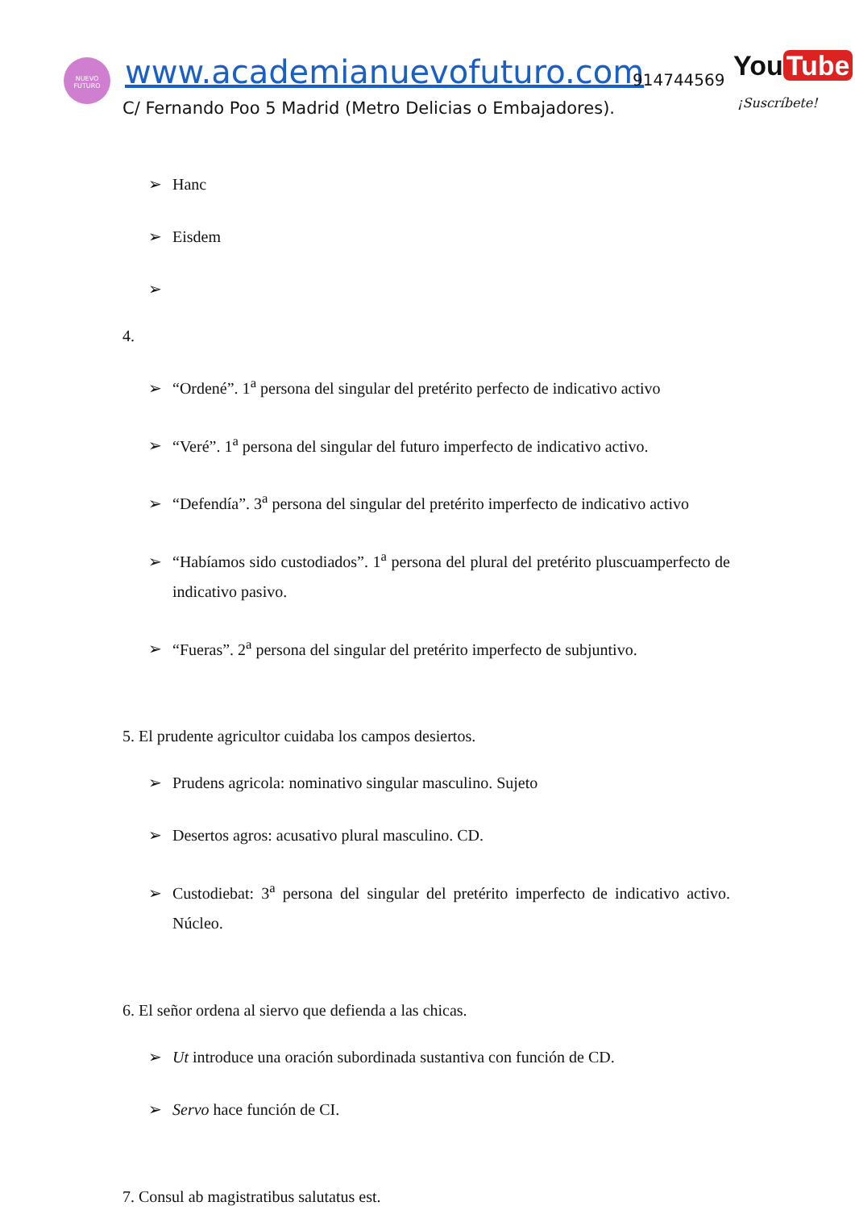NUEVO
FUTURO
www.academianuevofuturo.com 914744569 You Tube
C/ Fernando Poo 5 Madrid (Metro Delicias o Embajadores).
¡Suscríbete!
➢ Hanc
➢ Eisdem
➢
4.
➢ “Ordené”. 1<sup>a</sup> persona del singular del pretérito perfecto de indicativo activo
➢ “Veré”. 1<sup>a</sup> persona del singular del futuro imperfecto de indicativo activo.
➢ “Defendía”. 3<sup>a</sup> persona del singular del pretérito imperfecto de indicativo activo
➢ “Habíamos sido custodiados”. 1<sup>a</sup> persona del plural del pretérito pluscuamperfecto de indicativo pasivo.
➢ “Fueras”. 2<sup>a</sup> persona del singular del pretérito imperfecto de subjuntivo.
5. El prudente agricultor cuidaba los campos desiertos.
➢ Prudens agricola: nominativo singular masculino. Sujeto
➢ Desertos agros: acusativo plural masculino. CD.
➢ Custodiebat: 3<sup>a</sup> persona del singular del pretérito imperfecto de indicativo activo. Núcleo.
6. El señor ordena al siervo que defienda a las chicas.
➢ Ut introduce una oración subordinada sustantiva con función de CD.
➢ Servo hace función de CI.
7. Consul ab magistratibus salutatus est.